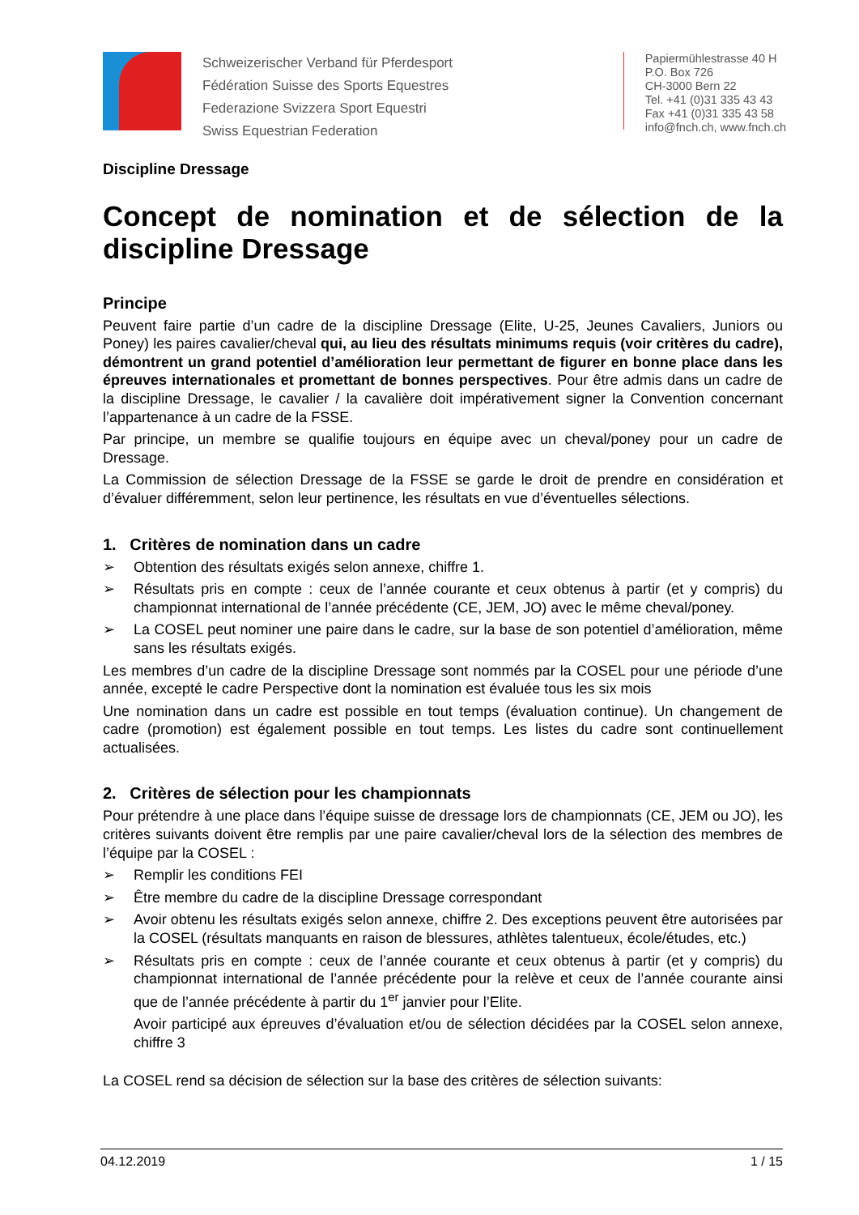Schweizerischer Verband für Pferdesport
Fédération Suisse des Sports Equestres
Federazione Svizzera Sport Equestri
Swiss Equestrian Federation
Papiermühlestrasse 40 H
P.O. Box 726
CH-3000 Bern 22
Tel. +41 (0)31 335 43 43
Fax +41 (0)31 335 43 58
info@fnch.ch, www.fnch.ch
Discipline Dressage
Concept de nomination et de sélection de la discipline Dressage
Principe
Peuvent faire partie d’un cadre de la discipline Dressage (Elite, U-25, Jeunes Cavaliers, Juniors ou Poney) les paires cavalier/cheval qui, au lieu des résultats minimums requis (voir critères du cadre), démontrent un grand potentiel d’amélioration leur permettant de figurer en bonne place dans les épreuves internationales et promettant de bonnes perspectives. Pour être admis dans un cadre de la discipline Dressage, le cavalier / la cavalière doit impérativement signer la Convention concernant l’appartenance à un cadre de la FSSE.
Par principe, un membre se qualifie toujours en équipe avec un cheval/poney pour un cadre de Dressage.
La Commission de sélection Dressage de la FSSE se garde le droit de prendre en considération et d’évaluer différemment, selon leur pertinence, les résultats en vue d’éventuelles sélections.
1. Critères de nomination dans un cadre
➢ Obtention des résultats exigés selon annexe, chiffre 1.
➢ Résultats pris en compte : ceux de l’année courante et ceux obtenus à partir (et y compris) du championnat international de l’année précédente (CE, JEM, JO) avec le même cheval/poney.
➢ La COSEL peut nominer une paire dans le cadre, sur la base de son potentiel d’amélioration, même sans les résultats exigés.
Les membres d’un cadre de la discipline Dressage sont nommés par la COSEL pour une période d’une année, excepté le cadre Perspective dont la nomination est évaluée tous les six mois
Une nomination dans un cadre est possible en tout temps (évaluation continue). Un changement de cadre (promotion) est également possible en tout temps. Les listes du cadre sont continuellement actualisées.
2. Critères de sélection pour les championnats
Pour prétendre à une place dans l’équipe suisse de dressage lors de championnats (CE, JEM ou JO), les critères suivants doivent être remplis par une paire cavalier/cheval lors de la sélection des membres de l’équipe par la COSEL :
➢ Remplir les conditions FEI
➢ Être membre du cadre de la discipline Dressage correspondant
➢ Avoir obtenu les résultats exigés selon annexe, chiffre 2. Des exceptions peuvent être autorisées par la COSEL (résultats manquants en raison de blessures, athlètes talentueux, école/études, etc.)
➢ Résultats pris en compte : ceux de l’année courante et ceux obtenus à partir (et y compris) du championnat international de l’année précédente pour la relève et ceux de l’année courante ainsi que de l’année précédente à partir du 1<sup>er</sup> janvier pour l’Elite.
Avoir participé aux épreuves d’évaluation et/ou de sélection décidées par la COSEL selon annexe, chiffre 3
La COSEL rend sa décision de sélection sur la base des critères de sélection suivants:
04.12.2019 1 / 15